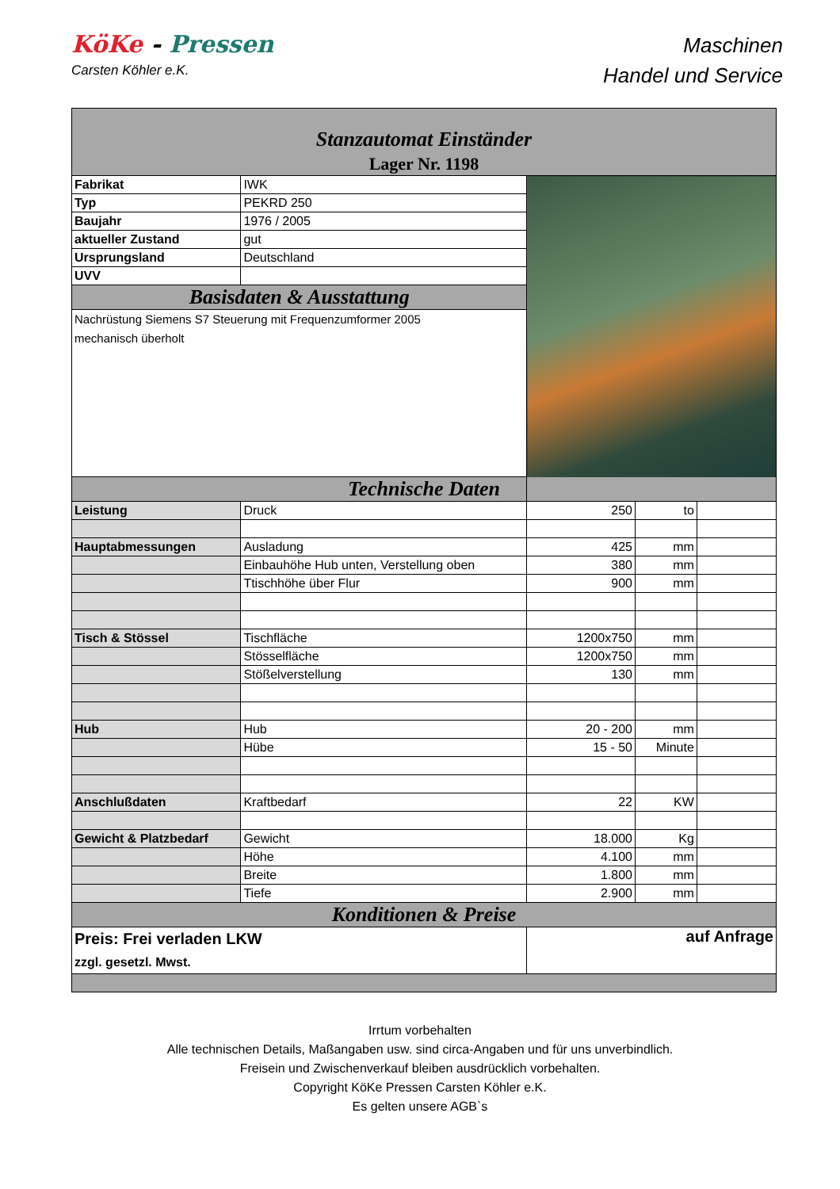KöKe - Pressen
Carsten Köhler e.K.
Maschinen
Handel und Service
| Stanzautomat Einständer Lager Nr. 1198 | | | | |
| Fabrikat | IWK | | | |
| Typ | PEKRD 250 | | | |
| Baujahr | 1976 / 2005 | | | |
| aktueller Zustand | gut | | | |
| Ursprungsland | Deutschland | | | |
| UVV | | | | |
| Basisdaten & Ausstattung | | | | |
| Nachrüstung Siemens S7 Steuerung mit Frequenzumformer 2005 mechanisch überholt | | | | |
| Technische Daten | | | | |
| Leistung | Druck | 250 | to | |
| Hauptabmessungen | Ausladung | 425 | mm | |
| | Einbauhöhe Hub unten, Verstellung oben | 380 | mm | |
| | Ttischhöhe über Flur | 900 | mm | |
| Tisch & Stössel | Tischfläche | 1200x750 | mm | |
| | Stösselfläche | 1200x750 | mm | |
| | Stößelverstellung | 130 | mm | |
| Hub | Hub | 20 - 200 | mm | |
| | Hübe | 15 - 50 | Minute | |
| Anschlußdaten | Kraftbedarf | 22 | KW | |
| Gewicht & Platzbedarf | Gewicht | 18.000 | Kg | |
| | Höhe | 4.100 | mm | |
| | Breite | 1.800 | mm | |
| | Tiefe | 2.900 | mm | |
| Konditionen & Preise | | | | |
| Preis: Frei verladen LKW zzgl. gesetzl. Mwst. | | auf Anfrage | | |
Irrtum vorbehalten
Alle technischen Details, Maßangaben usw. sind circa-Angaben und für uns unverbindlich.
Freisein und Zwischenverkauf bleiben ausdrücklich vorbehalten.
Copyright KöKe Pressen Carsten Köhler e.K.
Es gelten unsere AGB`s